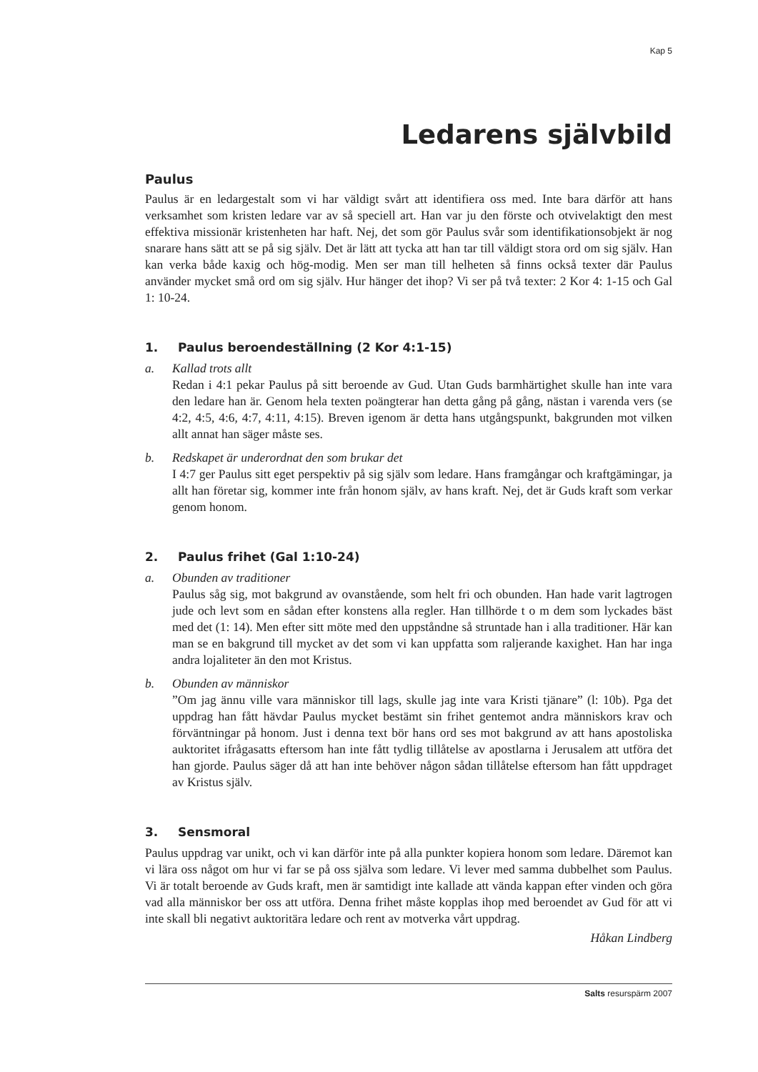Kap 5
Ledarens självbild
Paulus
Paulus är en ledargestalt som vi har väldigt svårt att identifiera oss med. Inte bara därför att hans verksamhet som kristen ledare var av så speciell art. Han var ju den förste och otvivelaktigt den mest effektiva missionär kristenheten har haft. Nej, det som gör Paulus svår som identifikationsobjekt är nog snarare hans sätt att se på sig själv. Det är lätt att tycka att han tar till väldigt stora ord om sig själv. Han kan verka både kaxig och hög-modig. Men ser man till helheten så finns också texter där Paulus använder mycket små ord om sig själv. Hur hänger det ihop? Vi ser på två texter: 2 Kor 4: 1-15 och Gal 1: 10-24.
1. Paulus beroendeställning (2 Kor 4:1-15)
a. Kallad trots allt
Redan i 4:1 pekar Paulus på sitt beroende av Gud. Utan Guds barmhärtighet skulle han inte vara den ledare han är. Genom hela texten poängterar han detta gång på gång, nästan i varenda vers (se 4:2, 4:5, 4:6, 4:7, 4:11, 4:15). Breven igenom är detta hans utgångspunkt, bakgrunden mot vilken allt annat han säger måste ses.
b. Redskapet är underordnat den som brukar det
I 4:7 ger Paulus sitt eget perspektiv på sig själv som ledare. Hans framgångar och kraftgämingar, ja allt han företar sig, kommer inte från honom själv, av hans kraft. Nej, det är Guds kraft som verkar genom honom.
2. Paulus frihet (Gal 1:10-24)
a. Obunden av traditioner
Paulus såg sig, mot bakgrund av ovanstående, som helt fri och obunden. Han hade varit lagtrogen jude och levt som en sådan efter konstens alla regler. Han tillhörde t o m dem som lyckades bäst med det (1: 14). Men efter sitt möte med den uppståndne så struntade han i alla traditioner. Här kan man se en bakgrund till mycket av det som vi kan uppfatta som raljerande kaxighet. Han har inga andra lojaliteter än den mot Kristus.
b. Obunden av människor
”Om jag ännu ville vara människor till lags, skulle jag inte vara Kristi tjänare” (l: 10b). Pga det uppdrag han fått hävdar Paulus mycket bestämt sin frihet gentemot andra människors krav och förväntningar på honom. Just i denna text bör hans ord ses mot bakgrund av att hans apostoliska auktoritet ifrågasatts eftersom han inte fått tydlig tillåtelse av apostlarna i Jerusalem att utföra det han gjorde. Paulus säger då att han inte behöver någon sådan tillåtelse eftersom han fått uppdraget av Kristus själv.
3. Sensmoral
Paulus uppdrag var unikt, och vi kan därför inte på alla punkter kopiera honom som ledare. Däremot kan vi lära oss något om hur vi far se på oss själva som ledare. Vi lever med samma dubbelhet som Paulus. Vi är totalt beroende av Guds kraft, men är samtidigt inte kallade att vända kappan efter vinden och göra vad alla människor ber oss att utföra. Denna frihet måste kopplas ihop med beroendet av Gud för att vi inte skall bli negativt auktoritära ledare och rent av motverka vårt uppdrag.
Håkan Lindberg
Salts resurspärm 2007